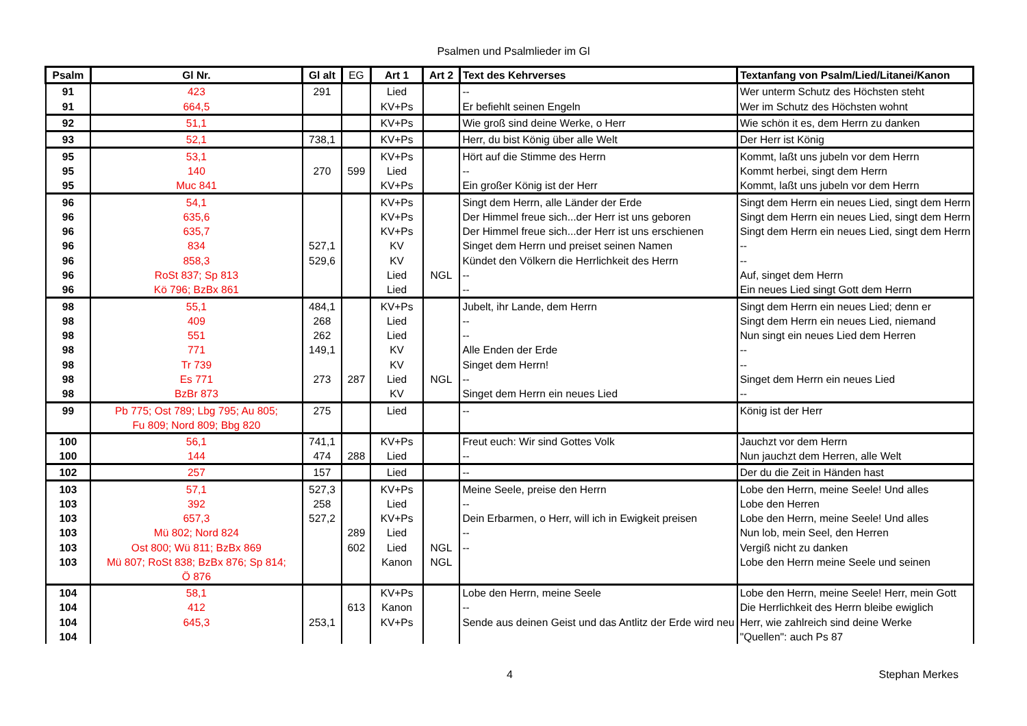Psalmen und Psalmlieder im Gl
| Psalm | Gl Nr. | Gl alt | EG | Art 1 | Art 2 | Text des Kehrverses | Textanfang von Psalm/Lied/Litanei/Kanon |
| --- | --- | --- | --- | --- | --- | --- | --- |
| 91 | 423 | 291 | | Lied | | -- | Wer unterm Schutz des Höchsten steht |
| 91 | 664,5 | | | KV+Ps | | Er befiehlt seinen Engeln | Wer im Schutz des Höchsten wohnt |
| 92 | 51,1 | | | KV+Ps | | Wie groß sind deine Werke, o Herr | Wie schön it es, dem Herrn zu danken |
| 93 | 52,1 | 738,1 | | KV+Ps | | Herr, du bist König über alle Welt | Der Herr ist König |
| 95 | 53,1 | | | KV+Ps | | Hört auf die Stimme des Herrn | Kommt, laßt uns jubeln vor dem Herrn |
| 95 | 140 | 270 | 599 | Lied | | -- | Kommt herbei, singt dem Herrn |
| 95 | Muc 841 | | | KV+Ps | | Ein großer König ist der Herr | Kommt, laßt uns jubeln vor dem Herrn |
| 96 | 54,1 | | | KV+Ps | | Singt dem Herrn, alle Länder der Erde | Singt dem Herrn ein neues Lied, singt dem Herrn |
| 96 | 635,6 | | | KV+Ps | | Der Himmel freue sich...der Herr ist uns geboren | Singt dem Herrn ein neues Lied, singt dem Herrn |
| 96 | 635,7 | | | KV+Ps | | Der Himmel freue sich...der Herr ist uns erschienen | Singt dem Herrn ein neues Lied, singt dem Herrn |
| 96 | 834 | 527,1 | | KV | | Singet dem Herrn und preiset seinen Namen | -- |
| 96 | 858,3 | 529,6 | | KV | | Kündet den Völkern die Herrlichkeit des Herrn | -- |
| 96 | RoSt 837; Sp 813 | | | Lied | NGL | -- | Auf, singet dem Herrn |
| 96 | Kö 796; BzBx 861 | | | Lied | | -- | Ein neues Lied singt Gott dem Herrn |
| 98 | 55,1 | 484,1 | | KV+Ps | | Jubelt, ihr Lande, dem Herrn | Singt dem Herrn ein neues Lied; denn er |
| 98 | 409 | 268 | | Lied | | -- | Singt dem Herrn ein neues Lied, niemand |
| 98 | 551 | 262 | | Lied | | -- | Nun singt ein neues Lied dem Herren |
| 98 | 771 | 149,1 | | KV | | Alle Enden der Erde | -- |
| 98 | Tr 739 | | | KV | | Singet dem Herrn! | -- |
| 98 | Es 771 | 273 | 287 | Lied | NGL | -- | Singet dem Herrn ein neues Lied |
| 98 | BzBr 873 | | | KV | | Singet dem Herrn ein neues Lied | -- |
| 99 | Pb 775; Ost 789; Lbg 795; Au 805; Fu 809; Nord 809; Bbg 820 | 275 | | Lied | | -- | König ist der Herr |
| 100 | 56,1 | 741,1 | | KV+Ps | | Freut euch: Wir sind Gottes Volk | Jauchzt vor dem Herrn |
| 100 | 144 | 474 | 288 | Lied | | -- | Nun jauchzt dem Herren, alle Welt |
| 102 | 257 | 157 | | Lied | | -- | Der du die Zeit in Händen hast |
| 103 | 57,1 | 527,3 | | KV+Ps | | Meine Seele, preise den Herrn | Lobe den Herrn, meine Seele! Und alles |
| 103 | 392 | 258 | | Lied | | -- | Lobe den Herren |
| 103 | 657,3 | 527,2 | | KV+Ps | | Dein Erbarmen, o Herr, will ich in Ewigkeit preisen | Lobe den Herrn, meine Seele! Und alles |
| 103 | Mü 802; Nord 824 | | 289 | Lied | | -- | Nun lob, mein Seel, den Herren |
| 103 | Ost 800; Wü 811; BzBx 869 | | 602 | Lied | NGL | -- | Vergiß nicht zu danken |
| 103 | Mü 807; RoSt 838; BzBx 876; Sp 814; Ö 876 | | | Kanon | NGL | | Lobe den Herrn meine Seele und seinen |
| 104 | 58,1 | | | KV+Ps | | Lobe den Herrn, meine Seele | Lobe den Herrn, meine Seele! Herr, mein Gott |
| 104 | 412 | | 613 | Kanon | | -- | Die Herrlichkeit des Herrn bleibe ewiglich |
| 104 | 645,3 | 253,1 | | KV+Ps | | Sende aus deinen Geist und das Antlitz der Erde wird neu | Herr, wie zahlreich sind deine Werke |
| 104 | | | | | | | "Quellen": auch Ps 87 |
4 Stephan Merkes